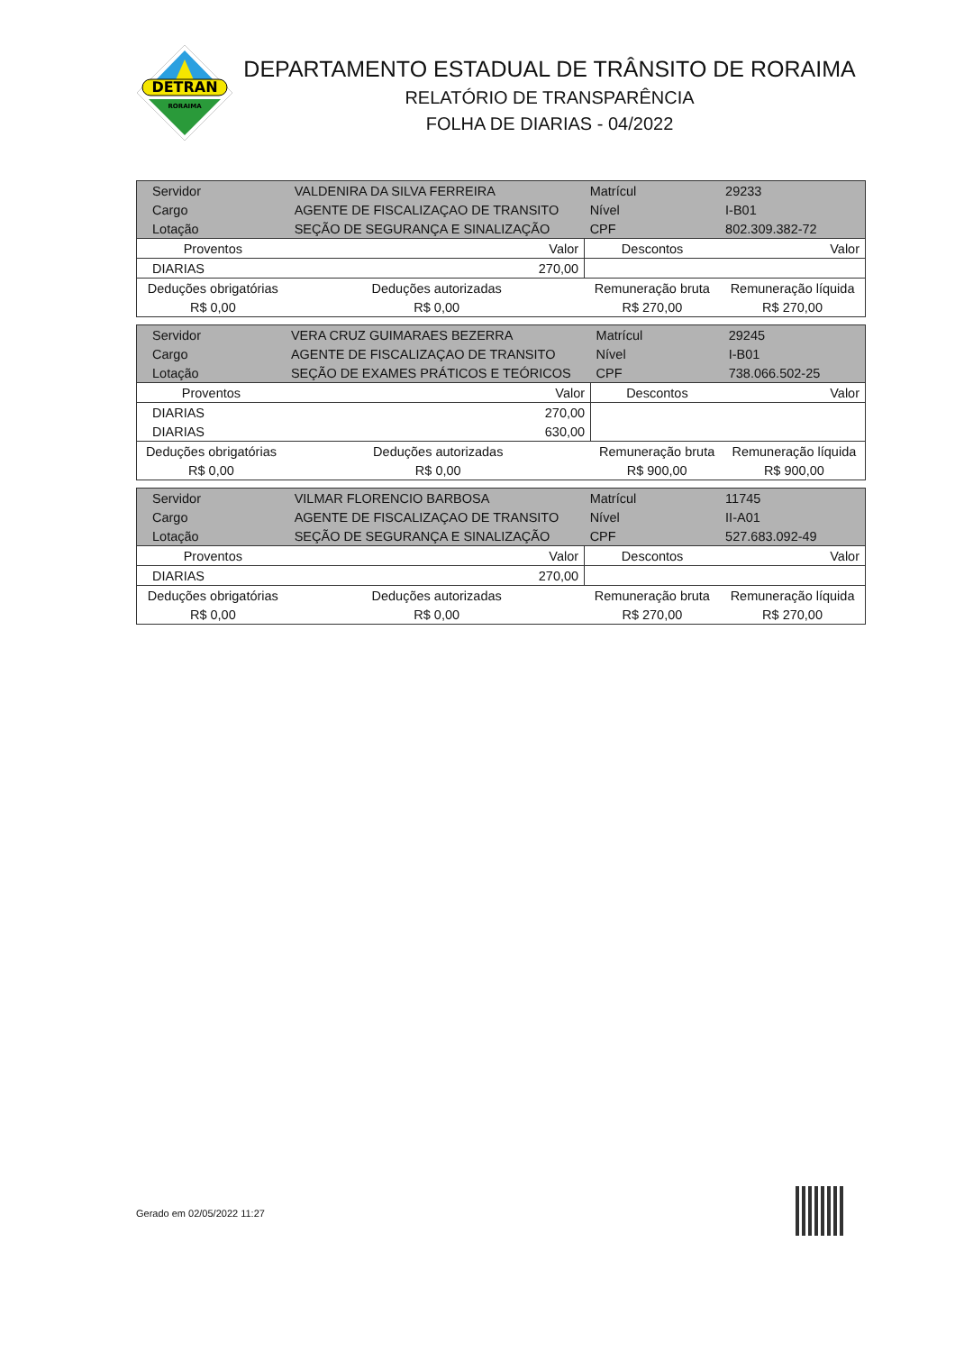DETRAN
RORAIMA
DEPARTAMENTO ESTADUAL DE TRÂNSITO DE RORAIMA
RELATÓRIO DE TRANSPARÊNCIA
FOLHA DE DIARIAS - 04/2022
| Servidor | VALDENIRA DA SILVA FERREIRA | | Matrícul | 29233 | |
| Cargo | AGENTE DE FISCALIZAÇAO DE TRANSITO | | Nível | I-B01 | |
| Lotação | SEÇÃO DE SEGURANÇA E SINALIZAÇÃO | | CPF | 802.309.382-72 | |
| Proventos | | Valor | Descontos | | Valor |
| DIARIAS | | 270,00 | | | |
| Deduções obrigatórias | | Deduções autorizadas | Remuneração bruta | | Remuneração líquida |
| R$ 0,00 | | R$ 0,00 | R$ 270,00 | | R$ 270,00 |
| Servidor | VERA CRUZ GUIMARAES BEZERRA | | Matrícul | 29245 | |
| Cargo | AGENTE DE FISCALIZAÇAO DE TRANSITO | | Nível | I-B01 | |
| Lotação | SEÇÃO DE EXAMES PRÁTICOS E TEÓRICOS | | CPF | 738.066.502-25 | |
| Proventos | | Valor | Descontos | | Valor |
| DIARIAS | | 270,00 | | | |
| DIARIAS | | 630,00 | | | |
| Deduções obrigatórias | | Deduções autorizadas | Remuneração bruta | | Remuneração líquida |
| R$ 0,00 | | R$ 0,00 | R$ 900,00 | | R$ 900,00 |
| Servidor | VILMAR FLORENCIO BARBOSA | | Matrícul | 11745 | |
| Cargo | AGENTE DE FISCALIZAÇAO DE TRANSITO | | Nível | II-A01 | |
| Lotação | SEÇÃO DE SEGURANÇA E SINALIZAÇÃO | | CPF | 527.683.092-49 | |
| Proventos | | Valor | Descontos | | Valor |
| DIARIAS | | 270,00 | | | |
| Deduções obrigatórias | | Deduções autorizadas | Remuneração bruta | | Remuneração líquida |
| R$ 0,00 | | R$ 0,00 | R$ 270,00 | | R$ 270,00 |
Gerado em 02/05/2022 11:27